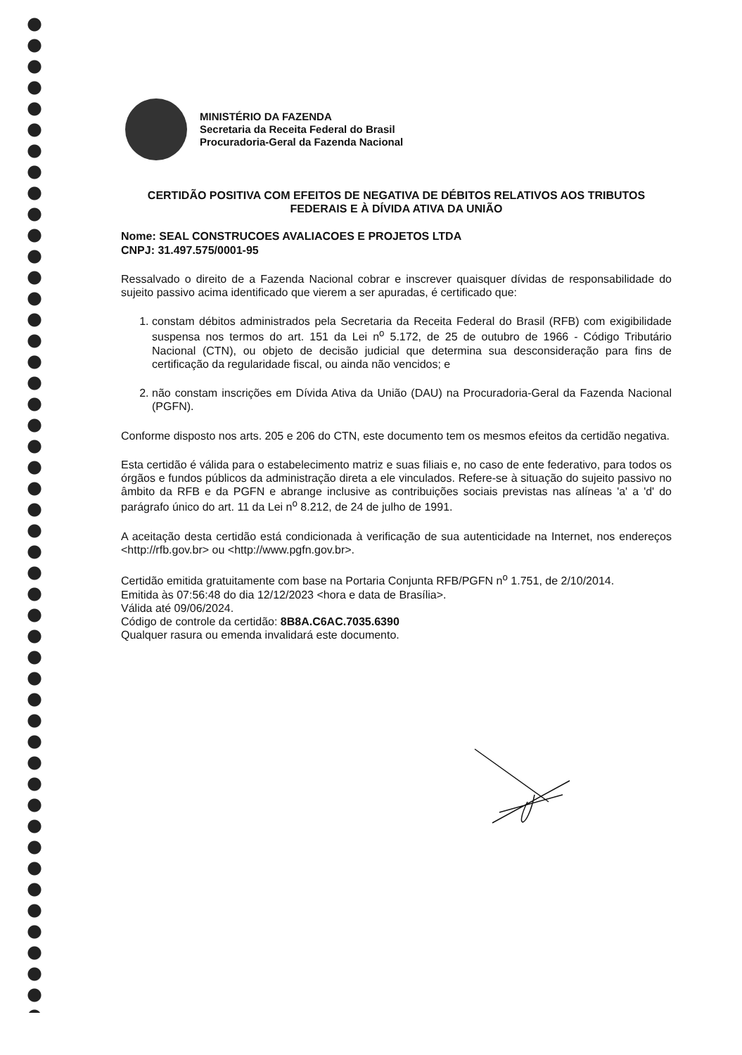MINISTÉRIO DA FAZENDA
Secretaria da Receita Federal do Brasil
Procuradoria-Geral da Fazenda Nacional
CERTIDÃO POSITIVA COM EFEITOS DE NEGATIVA DE DÉBITOS RELATIVOS AOS TRIBUTOS FEDERAIS E À DÍVIDA ATIVA DA UNIÃO
Nome: SEAL CONSTRUCOES AVALIACOES E PROJETOS LTDA
CNPJ: 31.497.575/0001-95
Ressalvado o direito de a Fazenda Nacional cobrar e inscrever quaisquer dívidas de responsabilidade do sujeito passivo acima identificado que vierem a ser apuradas, é certificado que:
1. constam débitos administrados pela Secretaria da Receita Federal do Brasil (RFB) com exigibilidade suspensa nos termos do art. 151 da Lei n<sup>o</sup> 5.172, de 25 de outubro de 1966 - Código Tributário Nacional (CTN), ou objeto de decisão judicial que determina sua desconsideração para fins de certificação da regularidade fiscal, ou ainda não vencidos; e
2. não constam inscrições em Dívida Ativa da União (DAU) na Procuradoria-Geral da Fazenda Nacional (PGFN).
Conforme disposto nos arts. 205 e 206 do CTN, este documento tem os mesmos efeitos da certidão negativa.
Esta certidão é válida para o estabelecimento matriz e suas filiais e, no caso de ente federativo, para todos os órgãos e fundos públicos da administração direta a ele vinculados. Refere-se à situação do sujeito passivo no âmbito da RFB e da PGFN e abrange inclusive as contribuições sociais previstas nas alíneas 'a' a 'd' do parágrafo único do art. 11 da Lei n<sup>o</sup> 8.212, de 24 de julho de 1991.
A aceitação desta certidão está condicionada à verificação de sua autenticidade na Internet, nos endereços <http://rfb.gov.br> ou <http://www.pgfn.gov.br>.
Certidão emitida gratuitamente com base na Portaria Conjunta RFB/PGFN n<sup>o</sup> 1.751, de 2/10/2014.
Emitida às 07:56:48 do dia 12/12/2023 <hora e data de Brasília>.
Válida até 09/06/2024.
Código de controle da certidão: 8B8A.C6AC.7035.6390
Qualquer rasura ou emenda invalidará este documento.